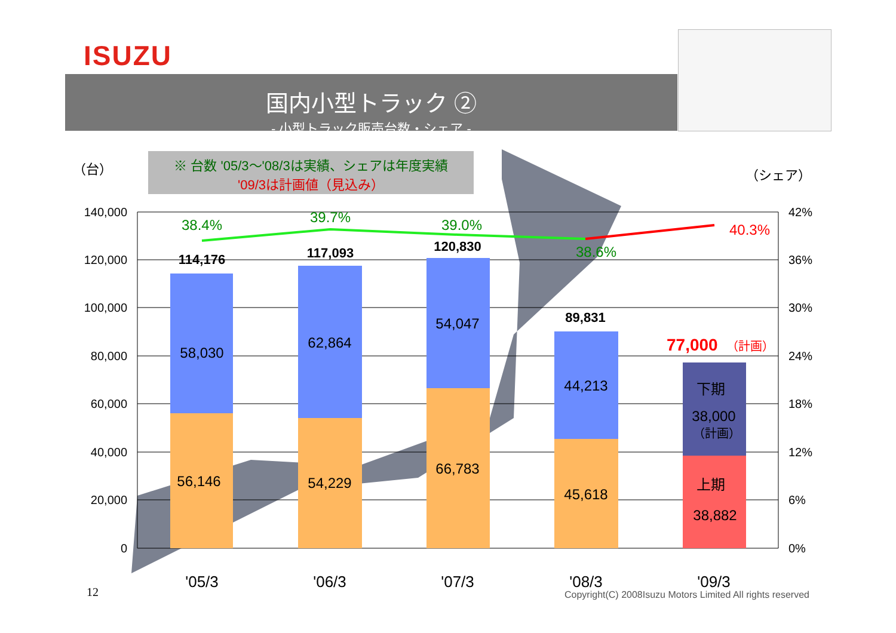ISUZU
国内小型トラック ②
- 小型トラック販売台数・シェア -
（台）
※ 台数 '05/3〜'08/3は実績、シェアは年度実績
'09/3は計画値（見込み）
（シェア）
140,000
120,000
100,000
80,000
60,000
40,000
20,000
0
42%
36%
30%
24%
18%
12%
6%
0%
38.4%
39.7%
39.0%
38.6%
40.3%
114,176
117,093
120,830
89,831
77,000
（計画）
58,030
56,146
62,864
54,229
54,047
66,783
44,213
45,618
下期
38,000
（計画）
上期
38,882
'05/3
'06/3
'07/3
'08/3
'09/3
12
Copyright(C) 2008Isuzu Motors Limited All rights reserved